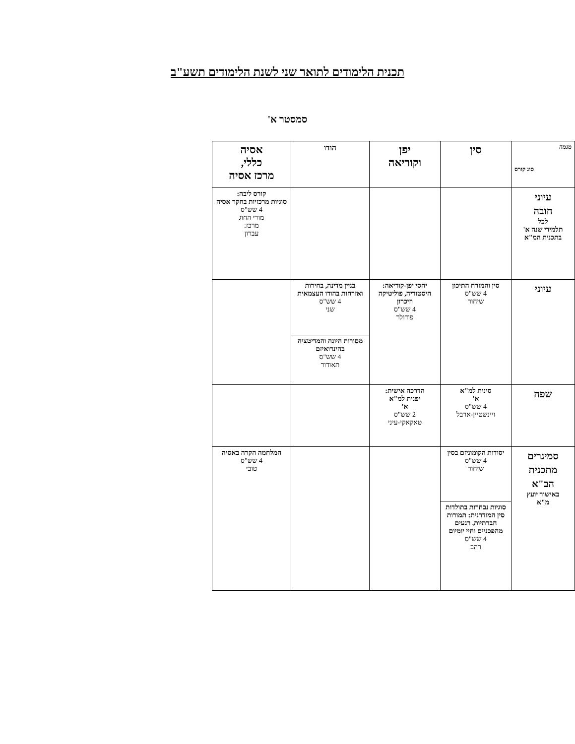תכנית הלימודים לתואר שני לשנת הלימודים תשע"ב
סמסטר א'
| מגמה סוג קורס | סין | יפן וקוריאה | הודו | אסיה כללי, מרכז אסיה |
| --- | --- | --- | --- | --- |
| עיוני חובה לכל תלמידי שנה א' בתכנית המ"א | | | | קורס ליבה: סוגיות מרכזיות בחקר אסיה 4 שש"ס מורי החוג מרכז: עברון |
| עיוני | סין והמזרח התיכון 4 שש"ס שיחור | יחסי יפן-קוריאה: היסטוריה, פוליטיקה וזיכרון 4 שש"ס פודולר | בניין מדינה, בחירות ואזרחות בהודו העצמאית 4 שש"ס שני | |
| | | | מסורות היוגה והמדיטציה בהינדואיזם 4 שש"ס תאודור | |
| שפה | סינית למ"א א' 4 שש"ס ויינשטיין-ארבל | הדרכה אישית: יפנית למ"א א' 2 שש"ס טאקאקי-עיני | | |
| סמינרים מתכנית הב"א באישור יועץ מ"א | יסודות הקומוניזם בסין 4 שש"ס שיחור | | | המלחמה הקרה באסיה 4 שש"ס טובי |
| | סוגיות נבחרות בתולדות סין המודרנית: תמורות חברתיות, רגעים מהפכניים וחיי יומיום 4 שש"ס רהב | | | |